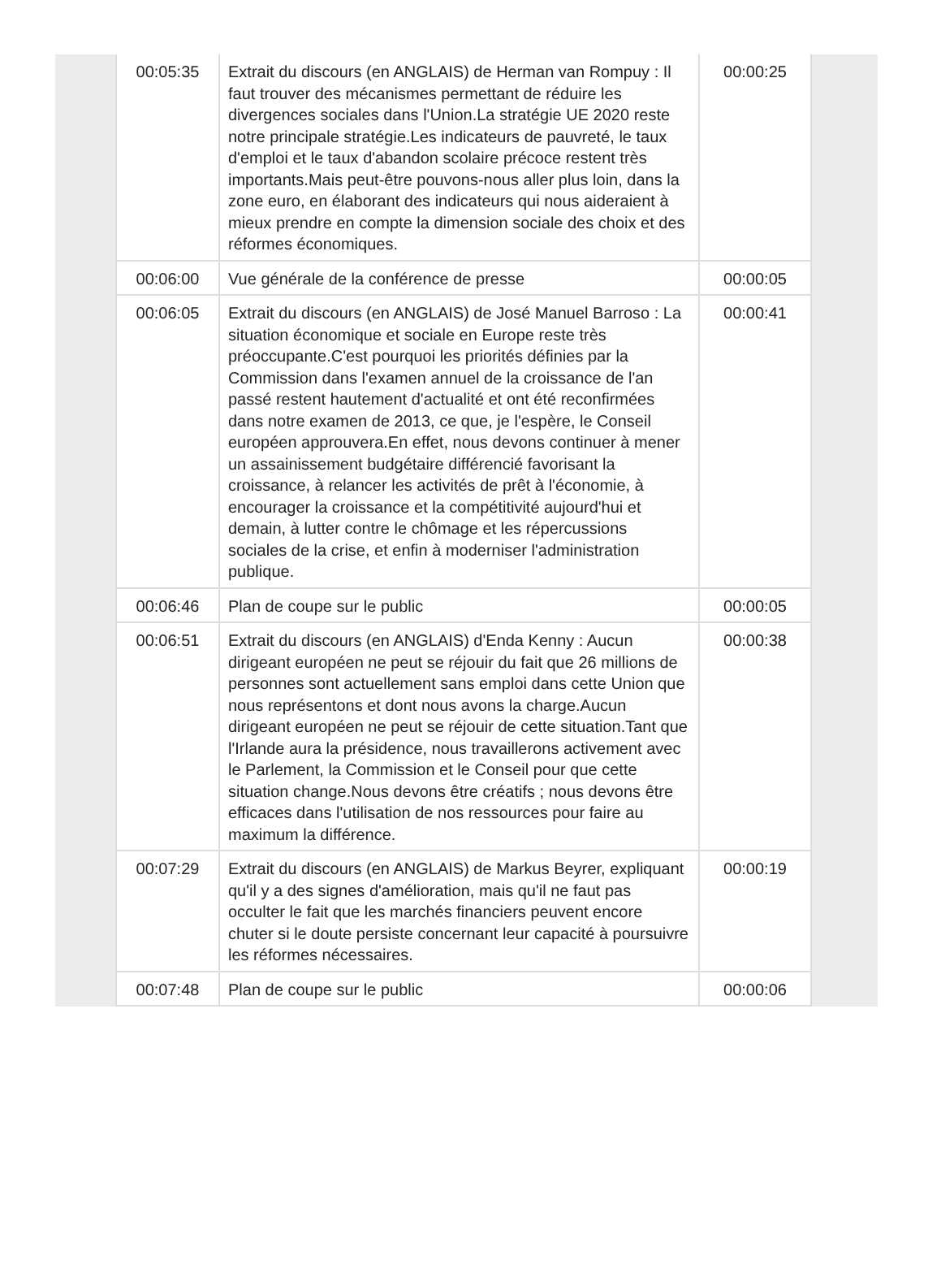| 00:05:35 | Extrait du discours (en ANGLAIS) de Herman van Rompuy : Il faut trouver des mécanismes permettant de réduire les divergences sociales dans l'Union.La stratégie UE 2020 reste notre principale stratégie.Les indicateurs de pauvreté, le taux d'emploi et le taux d'abandon scolaire précoce restent très importants.Mais peut-être pouvons-nous aller plus loin, dans la zone euro, en élaborant des indicateurs qui nous aideraient à mieux prendre en compte la dimension sociale des choix et des réformes économiques. | 00:00:25 |
| 00:06:00 | Vue générale de la conférence de presse | 00:00:05 |
| 00:06:05 | Extrait du discours (en ANGLAIS) de José Manuel Barroso : La situation économique et sociale en Europe reste très préoccupante.C'est pourquoi les priorités définies par la Commission dans l'examen annuel de la croissance de l'an passé restent hautement d'actualité et ont été reconfirmées dans notre examen de 2013, ce que, je l'espère, le Conseil européen approuvera.En effet, nous devons continuer à mener un assainissement budgétaire différencié favorisant la croissance, à relancer les activités de prêt à l'économie, à encourager la croissance et la compétitivité aujourd'hui et demain, à lutter contre le chômage et les répercussions sociales de la crise, et enfin à moderniser l'administration publique. | 00:00:41 |
| 00:06:46 | Plan de coupe sur le public | 00:00:05 |
| 00:06:51 | Extrait du discours (en ANGLAIS) d'Enda Kenny : Aucun dirigeant européen ne peut se réjouir du fait que 26 millions de personnes sont actuellement sans emploi dans cette Union que nous représentons et dont nous avons la charge.Aucun dirigeant européen ne peut se réjouir de cette situation.Tant que l'Irlande aura la présidence, nous travaillerons activement avec le Parlement, la Commission et le Conseil pour que cette situation change.Nous devons être créatifs ; nous devons être efficaces dans l'utilisation de nos ressources pour faire au maximum la différence. | 00:00:38 |
| 00:07:29 | Extrait du discours (en ANGLAIS) de Markus Beyrer, expliquant qu'il y a des signes d'amélioration, mais qu'il ne faut pas occulter le fait que les marchés financiers peuvent encore chuter si le doute persiste concernant leur capacité à poursuivre les réformes nécessaires. | 00:00:19 |
| 00:07:48 | Plan de coupe sur le public | 00:00:06 |